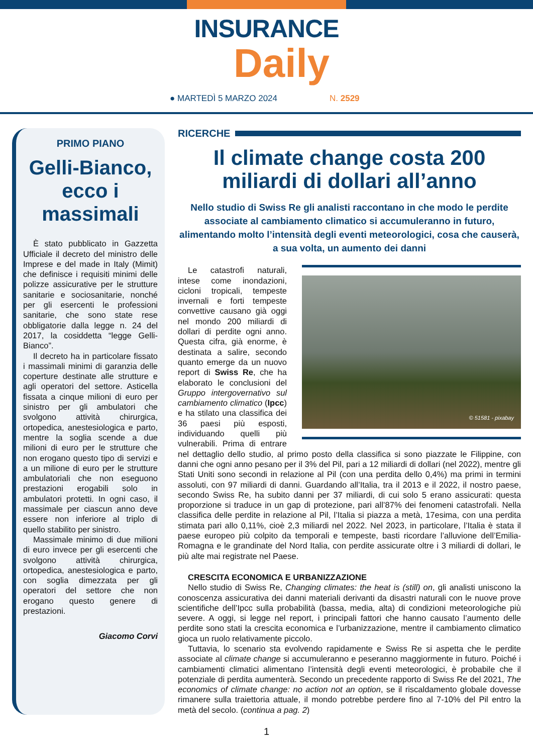INSURANCE
Daily
● MARTEDÌ 5 MARZO 2024 N. 2529
PRIMO PIANO
Gelli-Bianco, ecco i massimali
È stato pubblicato in Gazzetta Ufficiale il decreto del ministro delle Imprese e del made in Italy (Mimit) che definisce i requisiti minimi delle polizze assicurative per le strutture sanitarie e sociosanitarie, nonché per gli esercenti le professioni sanitarie, che sono state rese obbligatorie dalla legge n. 24 del 2017, la cosiddetta “legge Gelli-Bianco”.
Il decreto ha in particolare fissato i massimali minimi di garanzia delle coperture destinate alle strutture e agli operatori del settore. Asticella fissata a cinque milioni di euro per sinistro per gli ambulatori che svolgono attività chirurgica, ortopedica, anestesiologica e parto, mentre la soglia scende a due milioni di euro per le strutture che non erogano questo tipo di servizi e a un milione di euro per le strutture ambulatoriali che non eseguono prestazioni erogabili solo in ambulatori protetti. In ogni caso, il massimale per ciascun anno deve essere non inferiore al triplo di quello stabilito per sinistro.
Massimale minimo di due milioni di euro invece per gli esercenti che svolgono attività chirurgica, ortopedica, anestesiologica e parto, con soglia dimezzata per gli operatori del settore che non erogano questo genere di prestazioni.
Giacomo Corvi
RICERCHE
Il climate change costa 200 miliardi di dollari all’anno
Nello studio di Swiss Re gli analisti raccontano in che modo le perdite associate al cambiamento climatico si accumuleranno in futuro, alimentando molto l’intensità degli eventi meteorologici, cosa che causerà, a sua volta, un aumento dei danni
© 51581 - pixabay
Le catastrofi naturali, intese come inondazioni, cicloni tropicali, tempeste invernali e forti tempeste convettive causano già oggi nel mondo 200 miliardi di dollari di perdite ogni anno. Questa cifra, già enorme, è destinata a salire, secondo quanto emerge da un nuovo report di Swiss Re, che ha elaborato le conclusioni del Gruppo intergovernativo sul cambiamento climatico (Ipcc) e ha stilato una classifica dei 36 paesi più esposti, individuando quelli più vulnerabili. Prima di entrare nel dettaglio dello studio, al primo posto della classifica si sono piazzate le Filippine, con danni che ogni anno pesano per il 3% del Pil, pari a 12 miliardi di dollari (nel 2022), mentre gli Stati Uniti sono secondi in relazione al Pil (con una perdita dello 0,4%) ma primi in termini assoluti, con 97 miliardi di danni. Guardando all’Italia, tra il 2013 e il 2022, il nostro paese, secondo Swiss Re, ha subito danni per 37 miliardi, di cui solo 5 erano assicurati: questa proporzione si traduce in un gap di protezione, pari all’87% dei fenomeni catastrofali. Nella classifica delle perdite in relazione al Pil, l’Italia si piazza a metà, 17esima, con una perdita stimata pari allo 0,11%, cioè 2,3 miliardi nel 2022. Nel 2023, in particolare, l’Italia è stata il paese europeo più colpito da temporali e tempeste, basti ricordare l’alluvione dell’Emilia-Romagna e le grandinate del Nord Italia, con perdite assicurate oltre i 3 miliardi di dollari, le più alte mai registrate nel Paese.
CRESCITA ECONOMICA E URBANIZZAZIONE
Nello studio di Swiss Re, Changing climates: the heat is (still) on, gli analisti uniscono la conoscenza assicurativa dei danni materiali derivanti da disastri naturali con le nuove prove scientifiche dell’Ipcc sulla probabilità (bassa, media, alta) di condizioni meteorologiche più severe. A oggi, si legge nel report, i principali fattori che hanno causato l’aumento delle perdite sono stati la crescita economica e l’urbanizzazione, mentre il cambiamento climatico gioca un ruolo relativamente piccolo.
Tuttavia, lo scenario sta evolvendo rapidamente e Swiss Re si aspetta che le perdite associate al climate change si accumuleranno e peseranno maggiormente in futuro. Poiché i cambiamenti climatici alimentano l’intensità degli eventi meteorologici, è probabile che il potenziale di perdita aumenterà. Secondo un precedente rapporto di Swiss Re del 2021, The economics of climate change: no action not an option, se il riscaldamento globale dovesse rimanere sulla traiettoria attuale, il mondo potrebbe perdere fino al 7-10% del Pil entro la metà del secolo. (continua a pag. 2)
1